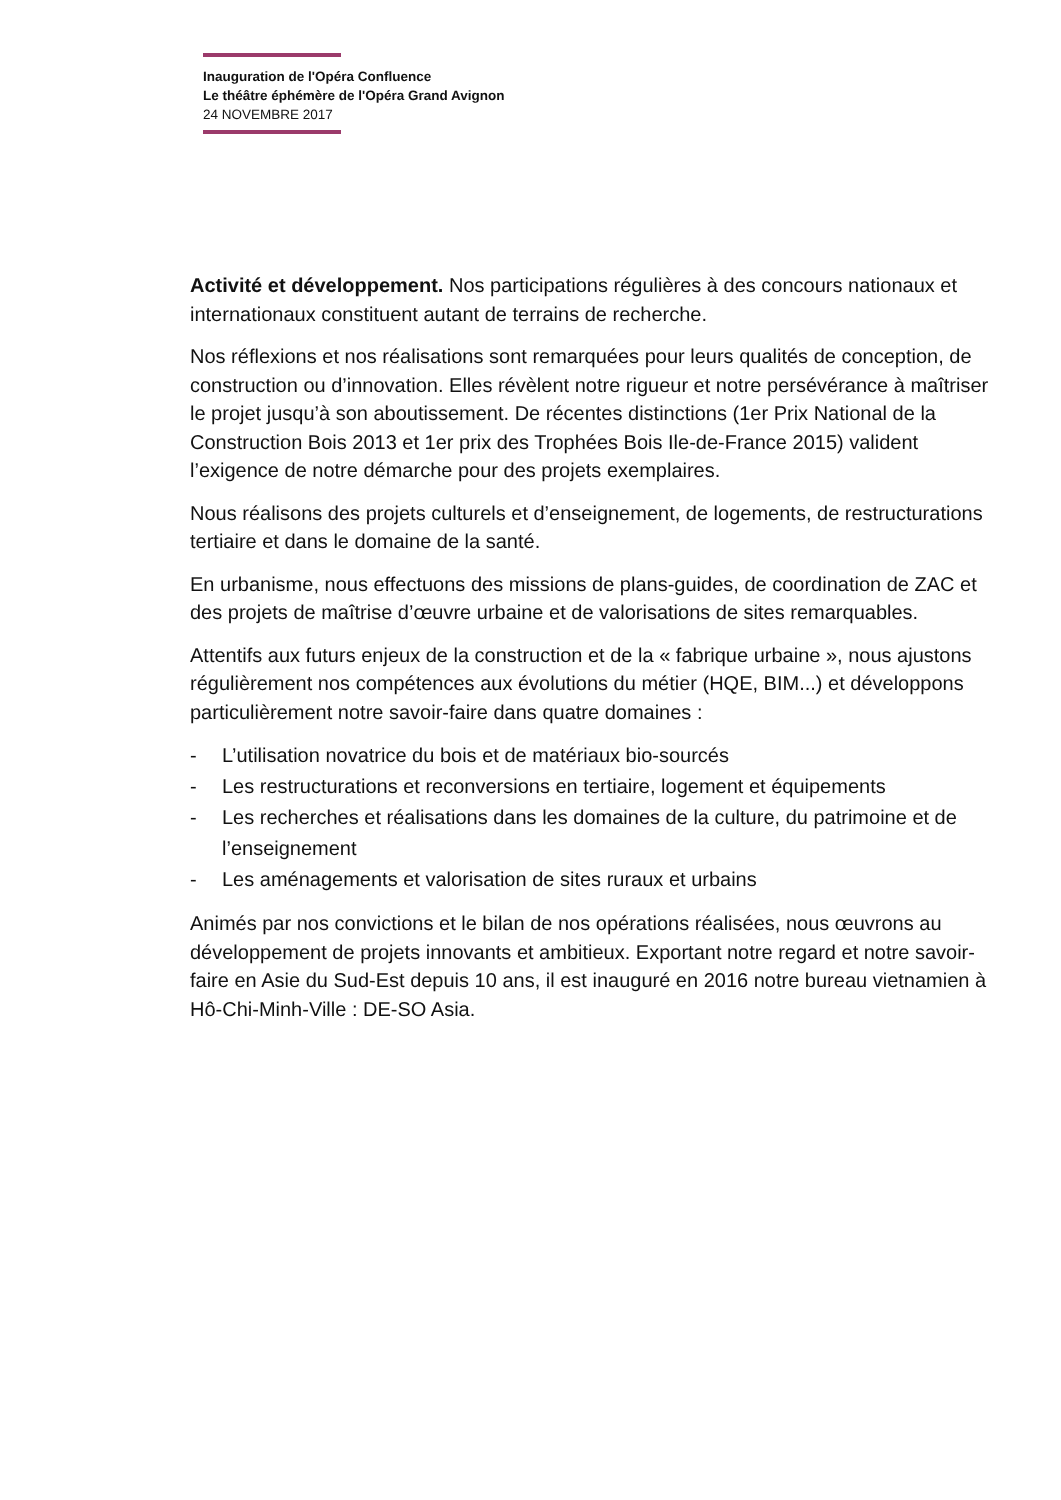Inauguration de l'Opéra Confluence
Le théâtre éphémère de l'Opéra Grand Avignon
24 NOVEMBRE 2017
Activité et développement. Nos participations régulières à des concours nationaux et internationaux constituent autant de terrains de recherche.
Nos réflexions et nos réalisations sont remarquées pour leurs qualités de conception, de construction ou d’innovation. Elles révèlent notre rigueur et notre persévérance à maîtriser le projet jusqu’à son aboutissement. De récentes distinctions (1er Prix National de la Construction Bois 2013 et 1er prix des Trophées Bois Ile-de-France 2015) valident l’exigence de notre démarche pour des projets exemplaires.
Nous réalisons des projets culturels et d’enseignement, de logements, de restructurations tertiaire et dans le domaine de la santé.
En urbanisme, nous effectuons des missions de plans-guides, de coordination de ZAC et des projets de maîtrise d’œuvre urbaine et de valorisations de sites remarquables.
Attentifs aux futurs enjeux de la construction et de la « fabrique urbaine », nous ajustons régulièrement nos compétences aux évolutions du métier (HQE, BIM...) et développons particulièrement notre savoir-faire dans quatre domaines :
- L’utilisation novatrice du bois et de matériaux bio-sourcés
- Les restructurations et reconversions en tertiaire, logement et équipements
- Les recherches et réalisations dans les domaines de la culture, du patrimoine et de l’enseignement
- Les aménagements et valorisation de sites ruraux et urbains
Animés par nos convictions et le bilan de nos opérations réalisées, nous œuvrons au développement de projets innovants et ambitieux. Exportant notre regard et notre savoir-faire en Asie du Sud-Est depuis 10 ans, il est inauguré en 2016 notre bureau vietnamien à Hô-Chi-Minh-Ville : DE-SO Asia.